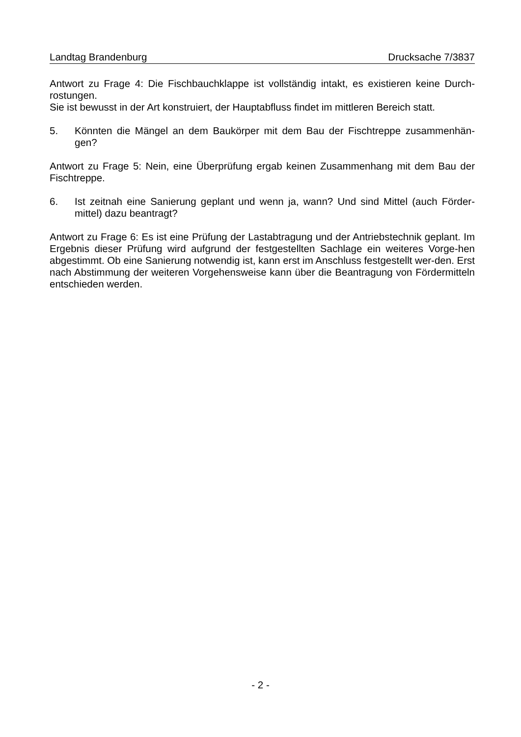Landtag Brandenburg Drucksache 7/3837
Antwort zu Frage 4: Die Fischbauchklappe ist vollständig intakt, es existieren keine Durch-rostungen.
Sie ist bewusst in der Art konstruiert, der Hauptabfluss findet im mittleren Bereich statt.
5. Könnten die Mängel an dem Baukörper mit dem Bau der Fischtreppe zusammenhän-gen?
Antwort zu Frage 5: Nein, eine Überprüfung ergab keinen Zusammenhang mit dem Bau der Fischtreppe.
6. Ist zeitnah eine Sanierung geplant und wenn ja, wann? Und sind Mittel (auch Förder-mittel) dazu beantragt?
Antwort zu Frage 6: Es ist eine Prüfung der Lastabtragung und der Antriebstechnik geplant. Im Ergebnis dieser Prüfung wird aufgrund der festgestellten Sachlage ein weiteres Vorge-hen abgestimmt. Ob eine Sanierung notwendig ist, kann erst im Anschluss festgestellt wer-den. Erst nach Abstimmung der weiteren Vorgehensweise kann über die Beantragung von Fördermitteln entschieden werden.
- 2 -